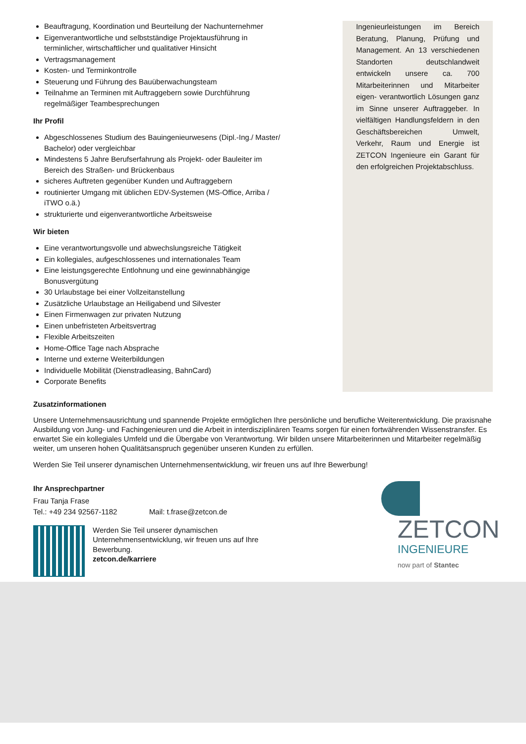Beauftragung, Koordination und Beurteilung der Nachunternehmer
Eigenverantwortliche und selbstständige Projektausführung in terminlicher, wirtschaftlicher und qualitativer Hinsicht
Vertragsmanagement
Kosten- und Terminkontrolle
Steuerung und Führung des Bauüberwachungsteam
Teilnahme an Terminen mit Auftraggebern sowie Durchführung regelmäßiger Teambesprechungen
Ihr Profil
Abgeschlossenes Studium des Bauingenieurwesens (Dipl.-Ing./ Master/ Bachelor) oder vergleichbar
Mindestens 5 Jahre Berufserfahrung als Projekt- oder Bauleiter im Bereich des Straßen- und Brückenbaus
sicheres Auftreten gegenüber Kunden und Auftraggebern
routinierter Umgang mit üblichen EDV-Systemen (MS-Office, Arriba / iTWO o.ä.)
strukturierte und eigenverantwortliche Arbeitsweise
Wir bieten
Eine verantwortungsvolle und abwechslungsreiche Tätigkeit
Ein kollegiales, aufgeschlossenes und internationales Team
Eine leistungsgerechte Entlohnung und eine gewinnabhängige Bonusvergütung
30 Urlaubstage bei einer Vollzeitanstellung
Zusätzliche Urlaubstage an Heiligabend und Silvester
Einen Firmenwagen zur privaten Nutzung
Einen unbefristeten Arbeitsvertrag
Flexible Arbeitszeiten
Home-Office Tage nach Absprache
Interne und externe Weiterbildungen
Individuelle Mobilität (Dienstradleasing, BahnCard)
Corporate Benefits
Ingenieurleistungen im Bereich Beratung, Planung, Prüfung und Management. An 13 verschiedenen Standorten deutschlandweit entwickeln unsere ca. 700 Mitarbeiterinnen und Mitarbeiter eigen- verantwortlich Lösungen ganz im Sinne unserer Auftraggeber. In vielfältigen Handlungsfeldern in den Geschäftsbereichen Umwelt, Verkehr, Raum und Energie ist ZETCON Ingenieure ein Garant für den erfolgreichen Projektabschluss.
Zusatzinformationen
Unsere Unternehmensausrichtung und spannende Projekte ermöglichen Ihre persönliche und berufliche Weiterentwicklung. Die praxisnahe Ausbildung von Jung- und Fachingenieuren und die Arbeit in interdisziplinären Teams sorgen für einen fortwährenden Wissenstransfer. Es erwartet Sie ein kollegiales Umfeld und die Übergabe von Verantwortung. Wir bilden unsere Mitarbeiterinnen und Mitarbeiter regelmäßig weiter, um unseren hohen Qualitätsanspruch gegenüber unseren Kunden zu erfüllen.
Werden Sie Teil unserer dynamischen Unternehmensentwicklung, wir freuen uns auf Ihre Bewerbung!
Ihr Ansprechpartner
Frau Tanja Frase
Tel.: +49 234 92567-1182 Mail: t.frase@zetcon.de
Werden Sie Teil unserer dynamischen
Unternehmensentwicklung, wir freuen uns auf Ihre
Bewerbung.
zetcon.de/karriere
ZETCON
INGENIEURE
now part of Stantec